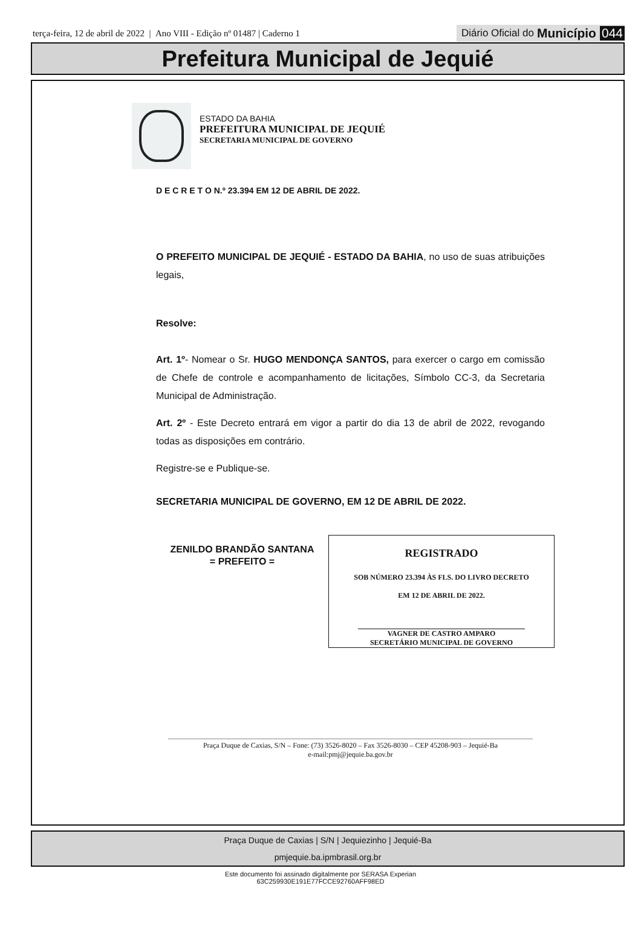terça-feira, 12 de abril de 2022 | Ano VIII - Edição nº 01487 | Caderno 1
Diário Oficial do Município 044
Prefeitura Municipal de Jequié
ESTADO DA BAHIA
PREFEITURA MUNICIPAL DE JEQUIÉ
SECRETARIA MUNICIPAL DE GOVERNO
D E C R E T O N.º 23.394 EM 12 DE ABRIL DE 2022.
O PREFEITO MUNICIPAL DE JEQUIÉ - ESTADO DA BAHIA, no uso de suas atribuições legais,
Resolve:
Art. 1º- Nomear o Sr. HUGO MENDONÇA SANTOS, para exercer o cargo em comissão de Chefe de controle e acompanhamento de licitações, Símbolo CC-3, da Secretaria Municipal de Administração.
Art. 2º - Este Decreto entrará em vigor a partir do dia 13 de abril de 2022, revogando todas as disposições em contrário.
Registre-se e Publique-se.
SECRETARIA MUNICIPAL DE GOVERNO, EM 12 DE ABRIL DE 2022.
ZENILDO BRANDÃO SANTANA
= PREFEITO =
REGISTRADO
SOB NÚMERO 23.394 ÀS FLS. DO LIVRO DECRETO
EM 12 DE ABRIL DE 2022.
VAGNER DE CASTRO AMPARO
SECRETÁRIO MUNICIPAL DE GOVERNO
Praça Duque de Caxias, S/N – Fone: (73) 3526-8020 – Fax 3526-8030 – CEP 45208-903 – Jequié-Ba
e-mail:pmj@jequie.ba.gov.br
Praça Duque de Caxias | S/N | Jequiezinho | Jequié-Ba
pmjequie.ba.ipmbrasil.org.br
Este documento foi assinado digitalmente por SERASA Experian
63C259930E191E77FCCE92760AFF98ED